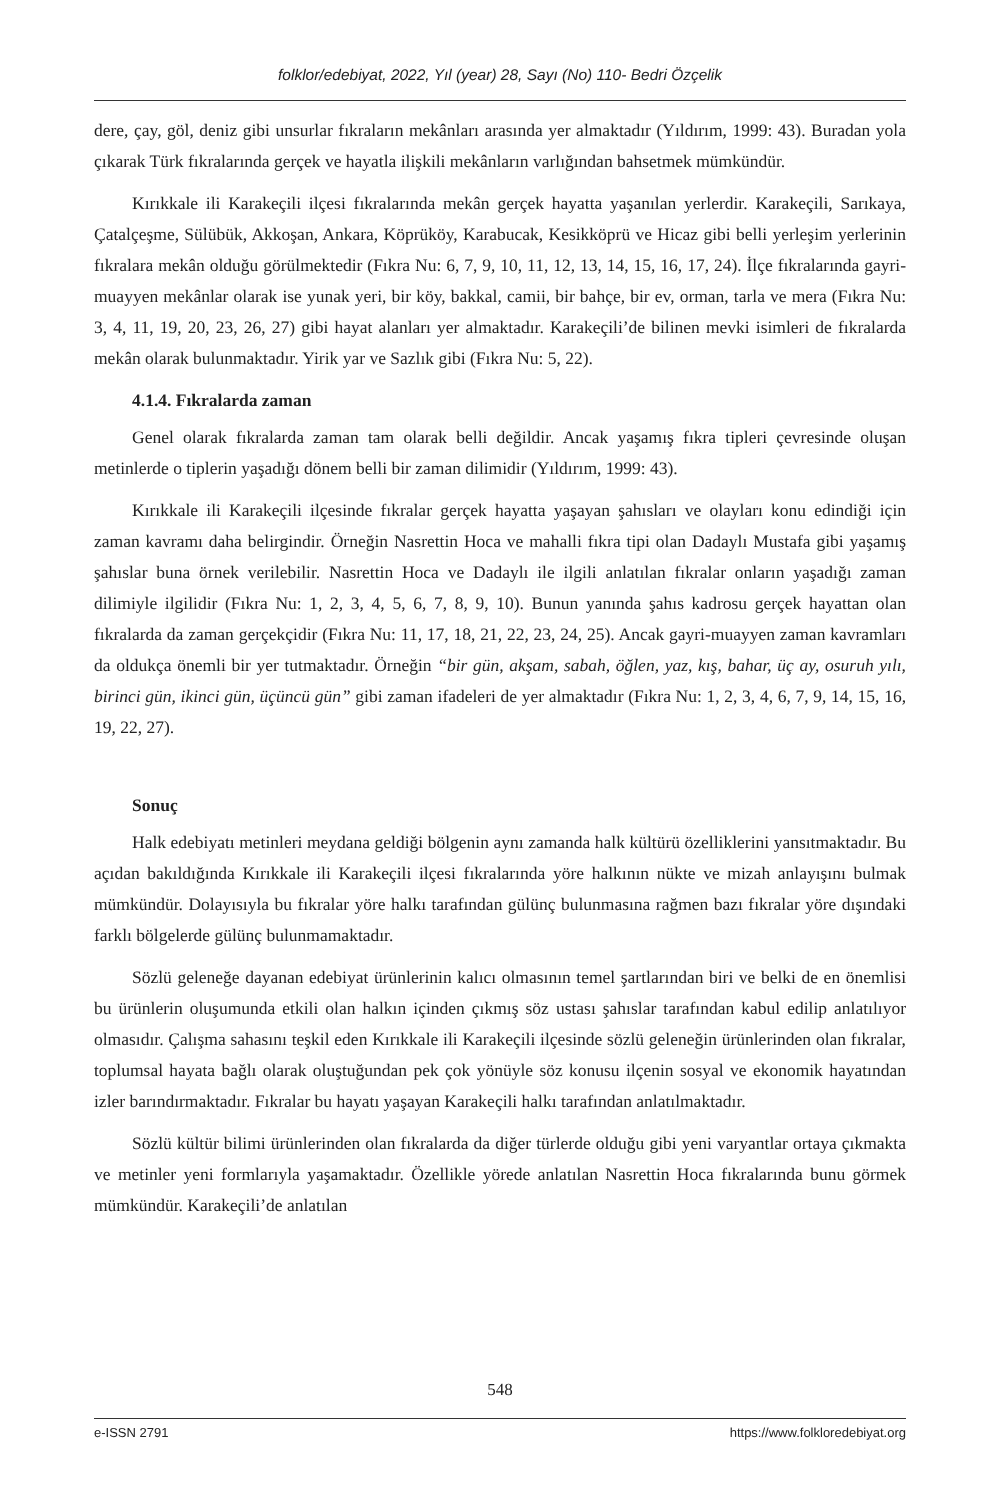folklor/edebiyat, 2022, Yıl (year) 28, Sayı (No) 110- Bedri Özçelik
dere, çay, göl, deniz gibi unsurlar fıkraların mekânları arasında yer almaktadır (Yıldırım, 1999: 43). Buradan yola çıkarak Türk fıkralarında gerçek ve hayatla ilişkili mekânların varlığından bahsetmek mümkündür.
Kırıkkale ili Karakeçili ilçesi fıkralarında mekân gerçek hayatta yaşanılan yerlerdir. Karakeçili, Sarıkaya, Çatalçeşme, Sülübük, Akkoşan, Ankara, Köprüköy, Karabucak, Kesikköprü ve Hicaz gibi belli yerleşim yerlerinin fıkralara mekân olduğu görülmektedir (Fıkra Nu: 6, 7, 9, 10, 11, 12, 13, 14, 15, 16, 17, 24). İlçe fıkralarında gayri-muayyen mekânlar olarak ise yunak yeri, bir köy, bakkal, camii, bir bahçe, bir ev, orman, tarla ve mera (Fıkra Nu: 3, 4, 11, 19, 20, 23, 26, 27) gibi hayat alanları yer almaktadır. Karakeçili’de bilinen mevki isimleri de fıkralarda mekân olarak bulunmaktadır. Yirik yar ve Sazlık gibi (Fıkra Nu: 5, 22).
4.1.4. Fıkralarda zaman
Genel olarak fıkralarda zaman tam olarak belli değildir. Ancak yaşamış fıkra tipleri çevresinde oluşan metinlerde o tiplerin yaşadığı dönem belli bir zaman dilimidir (Yıldırım, 1999: 43).
Kırıkkale ili Karakeçili ilçesinde fıkralar gerçek hayatta yaşayan şahısları ve olayları konu edindiği için zaman kavramı daha belirgindir. Örneğin Nasrettin Hoca ve mahalli fıkra tipi olan Dadaylı Mustafa gibi yaşamış şahıslar buna örnek verilebilir. Nasrettin Hoca ve Dadaylı ile ilgili anlatılan fıkralar onların yaşadığı zaman dilimiyle ilgilidir (Fıkra Nu: 1, 2, 3, 4, 5, 6, 7, 8, 9, 10). Bunun yanında şahıs kadrosu gerçek hayattan olan fıkralarda da zaman gerçekçidir (Fıkra Nu: 11, 17, 18, 21, 22, 23, 24, 25). Ancak gayri-muayyen zaman kavramları da oldukça önemli bir yer tutmaktadır. Örneğin “bir gün, akşam, sabah, öğlen, yaz, kış, bahar, üç ay, osuruh yılı, birinci gün, ikinci gün, üçüncü gün” gibi zaman ifadeleri de yer almaktadır (Fıkra Nu: 1, 2, 3, 4, 6, 7, 9, 14, 15, 16, 19, 22, 27).
Sonuç
Halk edebiyatı metinleri meydana geldiği bölgenin aynı zamanda halk kültürü özelliklerini yansıtmaktadır. Bu açıdan bakıldığında Kırıkkale ili Karakeçili ilçesi fıkralarında yöre halkının nükte ve mizah anlayışını bulmak mümkündür. Dolayısıyla bu fıkralar yöre halkı tarafından gülünç bulunmasına rağmen bazı fıkralar yöre dışındaki farklı bölgelerde gülünç bulunmamaktadır.
Sözlü geleneğe dayanan edebiyat ürünlerinin kalıcı olmasının temel şartlarından biri ve belki de en önemlisi bu ürünlerin oluşumunda etkili olan halkın içinden çıkmış söz ustası şahıslar tarafından kabul edilip anlatılıyor olmasıdır. Çalışma sahasını teşkil eden Kırıkkale ili Karakeçili ilçesinde sözlü geleneğin ürünlerinden olan fıkralar, toplumsal hayata bağlı olarak oluştuğundan pek çok yönüyle söz konusu ilçenin sosyal ve ekonomik hayatından izler barındırmaktadır. Fıkralar bu hayatı yaşayan Karakeçili halkı tarafından anlatılmaktadır.
Sözlü kültür bilimi ürünlerinden olan fıkralarda da diğer türlerde olduğu gibi yeni varyantlar ortaya çıkmakta ve metinler yeni formlarıyla yaşamaktadır. Özellikle yörede anlatılan Nasrettin Hoca fıkralarında bunu görmek mümkündür. Karakeçili’de anlatılan
548
e-ISSN 2791 https://www.folkloredebiyat.org